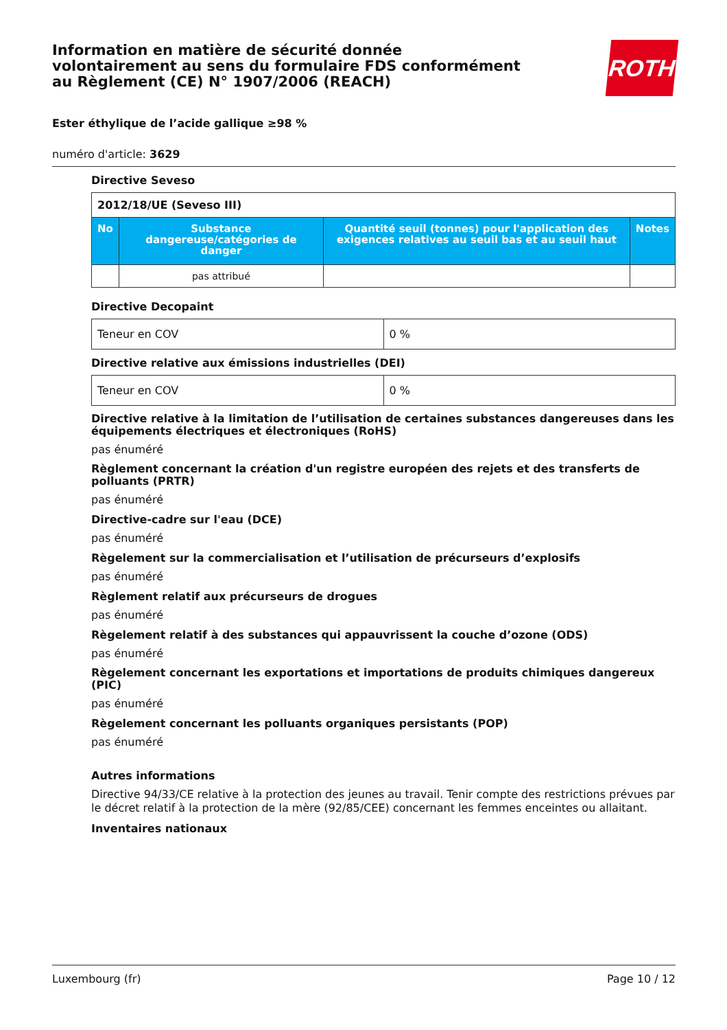Information en matière de sécurité donnée
volontairement au sens du formulaire FDS conformément
au Règlement (CE) N° 1907/2006 (REACH)
ROTH
Ester éthylique de l’acide gallique ≥98 %
numéro d'article: 3629
Directive Seveso
| 2012/18/UE (Seveso III) | | | |
| No | Substance dangereuse/catégories de danger | Quantité seuil (tonnes) pour l'application des exigences relatives au seuil bas et au seuil haut | Notes |
| | pas attribué | | |
Directive Decopaint
| Teneur en COV | 0 % |
Directive relative aux émissions industrielles (DEI)
| Teneur en COV | 0 % |
Directive relative à la limitation de l’utilisation de certaines substances dangereuses dans les équipements électriques et électroniques (RoHS)
pas énuméré
Règlement concernant la création d'un registre européen des rejets et des transferts de polluants (PRTR)
pas énuméré
Directive-cadre sur l'eau (DCE)
pas énuméré
Règelement sur la commercialisation et l’utilisation de précurseurs d’explosifs
pas énuméré
Règlement relatif aux précurseurs de drogues
pas énuméré
Règelement relatif à des substances qui appauvrissent la couche d’ozone (ODS)
pas énuméré
Règelement concernant les exportations et importations de produits chimiques dangereux (PIC)
pas énuméré
Règelement concernant les polluants organiques persistants (POP)
pas énuméré
Autres informations
Directive 94/33/CE relative à la protection des jeunes au travail. Tenir compte des restrictions prévues par le décret relatif à la protection de la mère (92/85/CEE) concernant les femmes enceintes ou allaitant.
Inventaires nationaux
Luxembourg (fr) Page 10 / 12